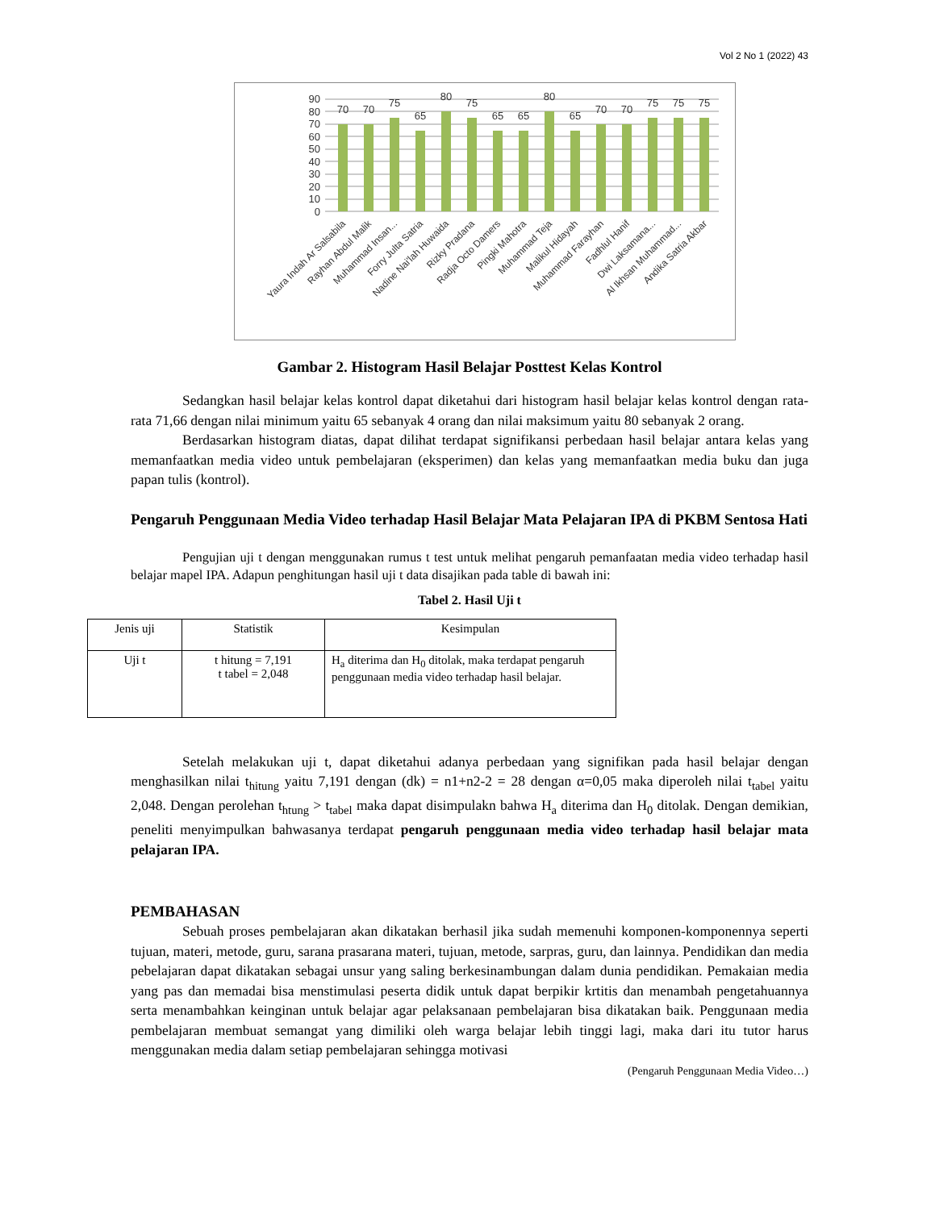Vol 2 No 1 (2022) 43
90
80
70
60
50
40
30
20
10
0
70
70
75
65
80
75
65
65
80
65
70
70
75
75
75
Yaura Indah Ar Salsabila
Rayhan Abdul Malik
Muhammad Insan...
Forry Julta Satria
Nadine Nai'lah Huwaida
Rizky Pradana
Radja Octo Damers
Pingki Mahotra
Muhammad Teja
Malikul Hidayah
Muhammad Farayhan
Fadhlul Hanif
Dwi Laksamana...
Al Ikhsan Muhammad...
Andika Satria Akbar
Gambar 2. Histogram Hasil Belajar Posttest Kelas Kontrol
Sedangkan hasil belajar kelas kontrol dapat diketahui dari histogram hasil belajar kelas kontrol dengan rata-rata 71,66 dengan nilai minimum yaitu 65 sebanyak 4 orang dan nilai maksimum yaitu 80 sebanyak 2 orang.
Berdasarkan histogram diatas, dapat dilihat terdapat signifikansi perbedaan hasil belajar antara kelas yang memanfaatkan media video untuk pembelajaran (eksperimen) dan kelas yang memanfaatkan media buku dan juga papan tulis (kontrol).
Pengaruh Penggunaan Media Video terhadap Hasil Belajar Mata Pelajaran IPA di PKBM Sentosa Hati
Pengujian uji t dengan menggunakan rumus t test untuk melihat pengaruh pemanfaatan media video terhadap hasil belajar mapel IPA. Adapun penghitungan hasil uji t data disajikan pada table di bawah ini:
Tabel 2. Hasil Uji t
| Jenis uji | Statistik | Kesimpulan |
| --- | --- | --- |
| Uji t | t hitung = 7,191 t tabel = 2,048 | H<sub>a</sub> diterima dan H<sub>0</sub> ditolak, maka terdapat pengaruh penggunaan media video terhadap hasil belajar. |
Setelah melakukan uji t, dapat diketahui adanya perbedaan yang signifikan pada hasil belajar dengan menghasilkan nilai t<sub>hitung</sub> yaitu 7,191 dengan (dk) = n1+n2-2 = 28 dengan α=0,05 maka diperoleh nilai t<sub>tabel</sub> yaitu 2,048. Dengan perolehan t<sub>htung</sub> > t<sub>tabel</sub> maka dapat disimpulakn bahwa H<sub>a</sub> diterima dan H<sub>0</sub> ditolak. Dengan demikian, peneliti menyimpulkan bahwasanya terdapat pengaruh penggunaan media video terhadap hasil belajar mata pelajaran IPA.
PEMBAHASAN
Sebuah proses pembelajaran akan dikatakan berhasil jika sudah memenuhi komponen-komponennya seperti tujuan, materi, metode, guru, sarana prasarana materi, tujuan, metode, sarpras, guru, dan lainnya. Pendidikan dan media pebelajaran dapat dikatakan sebagai unsur yang saling berkesinambungan dalam dunia pendidikan. Pemakaian media yang pas dan memadai bisa menstimulasi peserta didik untuk dapat berpikir krtitis dan menambah pengetahuannya serta menambahkan keinginan untuk belajar agar pelaksanaan pembelajaran bisa dikatakan baik. Penggunaan media pembelajaran membuat semangat yang dimiliki oleh warga belajar lebih tinggi lagi, maka dari itu tutor harus menggunakan media dalam setiap pembelajaran sehingga motivasi
(Pengaruh Penggunaan Media Video…)